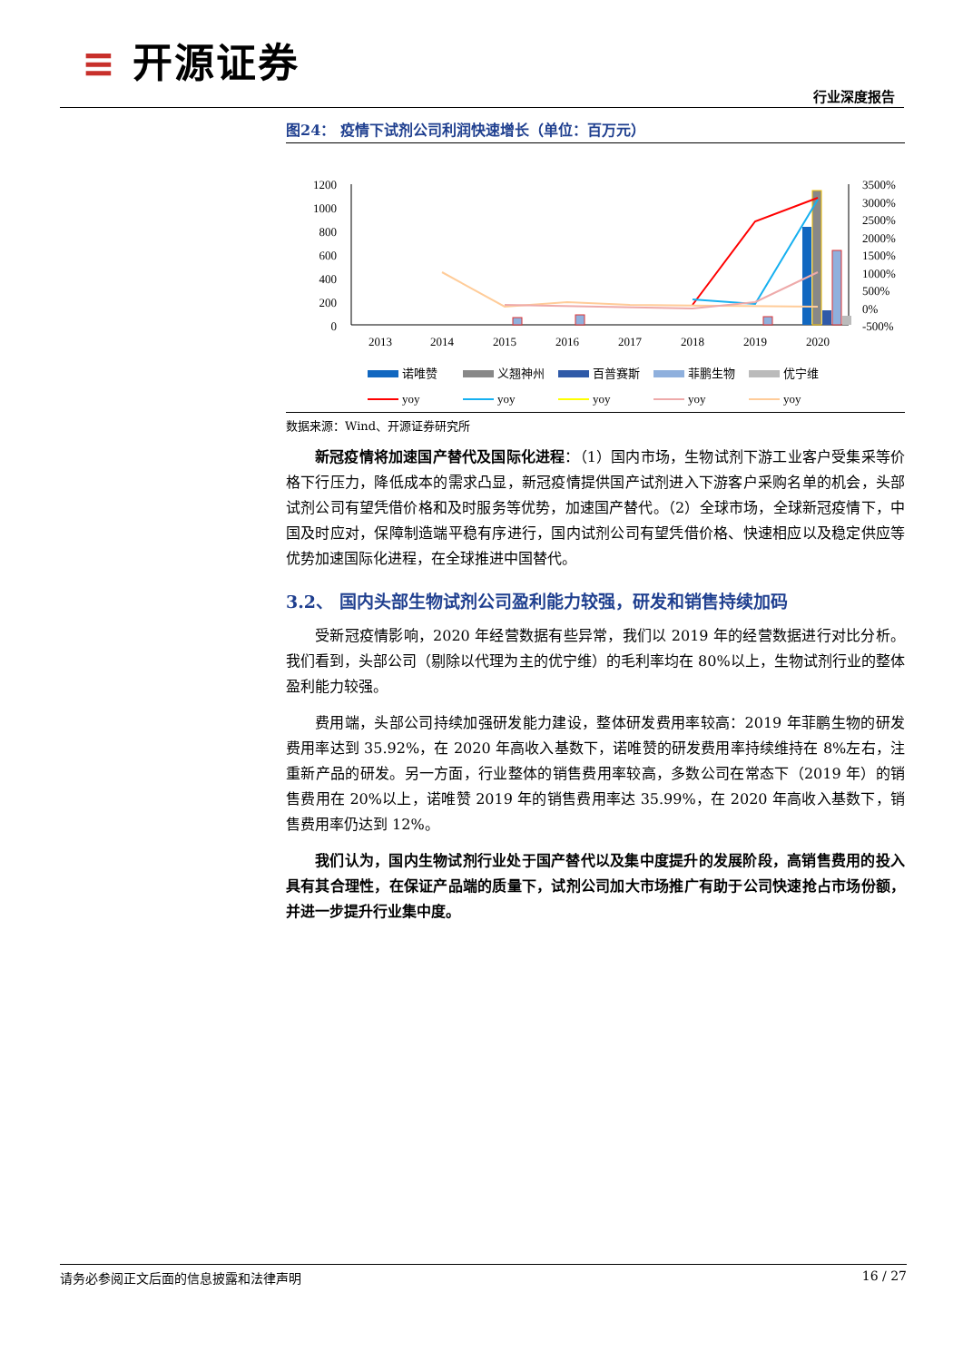≡ 开源证券
行业深度报告
图24： 疫情下试剂公司利润快速增长（单位：百万元）
1200
1000
800
600
400
200
0
3500%
3000%
2500%
2000%
1500%
1000%
500%
0%
-500%
2013
2014
2015
2016
2017
2018
2019
2020
诺唯赞
义翘神州
百普赛斯
菲鹏生物
优宁维
yoy
yoy
yoy
yoy
yoy
数据来源：Wind、开源证券研究所
新冠疫情将加速国产替代及国际化进程：（1）国内市场，生物试剂下游工业客户受集采等价格下行压力，降低成本的需求凸显，新冠疫情提供国产试剂进入下游客户采购名单的机会，头部试剂公司有望凭借价格和及时服务等优势，加速国产替代。（2）全球市场，全球新冠疫情下，中国及时应对，保障制造端平稳有序进行，国内试剂公司有望凭借价格、快速相应以及稳定供应等优势加速国际化进程，在全球推进中国替代。
3.2、 国内头部生物试剂公司盈利能力较强，研发和销售持续加码
受新冠疫情影响，2020 年经营数据有些异常，我们以 2019 年的经营数据进行对比分析。我们看到，头部公司（剔除以代理为主的优宁维）的毛利率均在 80%以上，生物试剂行业的整体盈利能力较强。
费用端，头部公司持续加强研发能力建设，整体研发费用率较高：2019 年菲鹏生物的研发费用率达到 35.92%，在 2020 年高收入基数下，诺唯赞的研发费用率持续维持在 8%左右，注重新产品的研发。另一方面，行业整体的销售费用率较高，多数公司在常态下（2019 年）的销售费用在 20%以上，诺唯赞 2019 年的销售费用率达 35.99%，在 2020 年高收入基数下，销售费用率仍达到 12%。
我们认为，国内生物试剂行业处于国产替代以及集中度提升的发展阶段，高销售费用的投入具有其合理性，在保证产品端的质量下，试剂公司加大市场推广有助于公司快速抢占市场份额，并进一步提升行业集中度。
请务必参阅正文后面的信息披露和法律声明 16 / 27